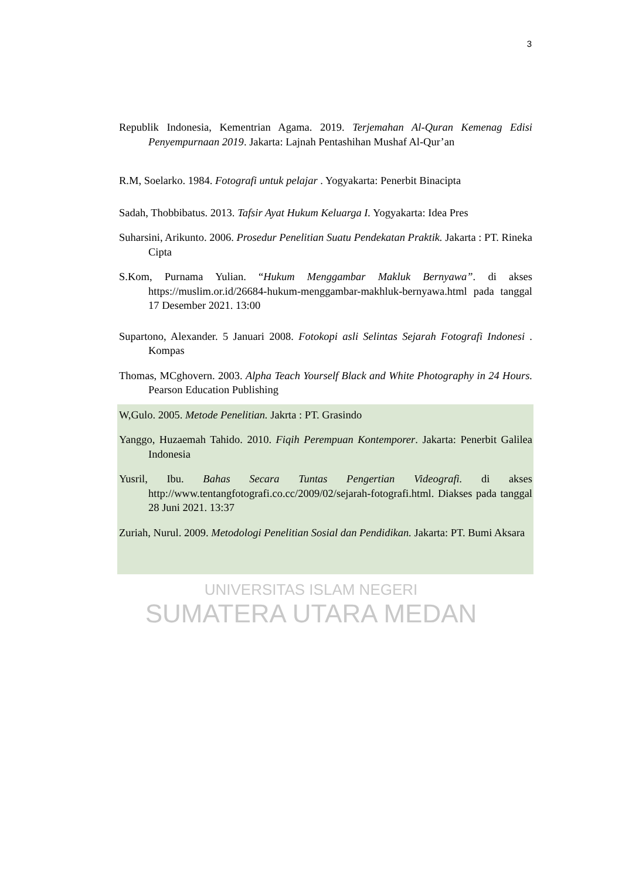3
Republik Indonesia, Kementrian Agama. 2019. Terjemahan Al-Quran Kemenag Edisi Penyempurnaan 2019. Jakarta: Lajnah Pentashihan Mushaf Al-Qur’an
R.M, Soelarko. 1984. Fotografi untuk pelajar . Yogyakarta: Penerbit Binacipta
Sadah, Thobbibatus. 2013. Tafsir Ayat Hukum Keluarga I. Yogyakarta: Idea Pres
Suharsini, Arikunto. 2006. Prosedur Penelitian Suatu Pendekatan Praktik. Jakarta : PT. Rineka Cipta
S.Kom, Purnama Yulian. “Hukum Menggambar Makluk Bernyawa”. di akses https://muslim.or.id/26684-hukum-menggambar-makhluk-bernyawa.html pada tanggal 17 Desember 2021. 13:00
Supartono, Alexander. 5 Januari 2008. Fotokopi asli Selintas Sejarah Fotografi Indonesi . Kompas
Thomas, MCghovern. 2003. Alpha Teach Yourself Black and White Photography in 24 Hours. Pearson Education Publishing
W,Gulo. 2005. Metode Penelitian. Jakrta : PT. Grasindo
Yanggo, Huzaemah Tahido. 2010. Fiqih Perempuan Kontemporer. Jakarta: Penerbit Galilea Indonesia
Yusril, Ibu. Bahas Secara Tuntas Pengertian Videografi. di akses http://www.tentangfotografi.co.cc/2009/02/sejarah-fotografi.html. Diakses pada tanggal 28 Juni 2021. 13:37
Zuriah, Nurul. 2009. Metodologi Penelitian Sosial dan Pendidikan. Jakarta: PT. Bumi Aksara
UNIVERSITAS ISLAM NEGERI
SUMATERA UTARA MEDAN